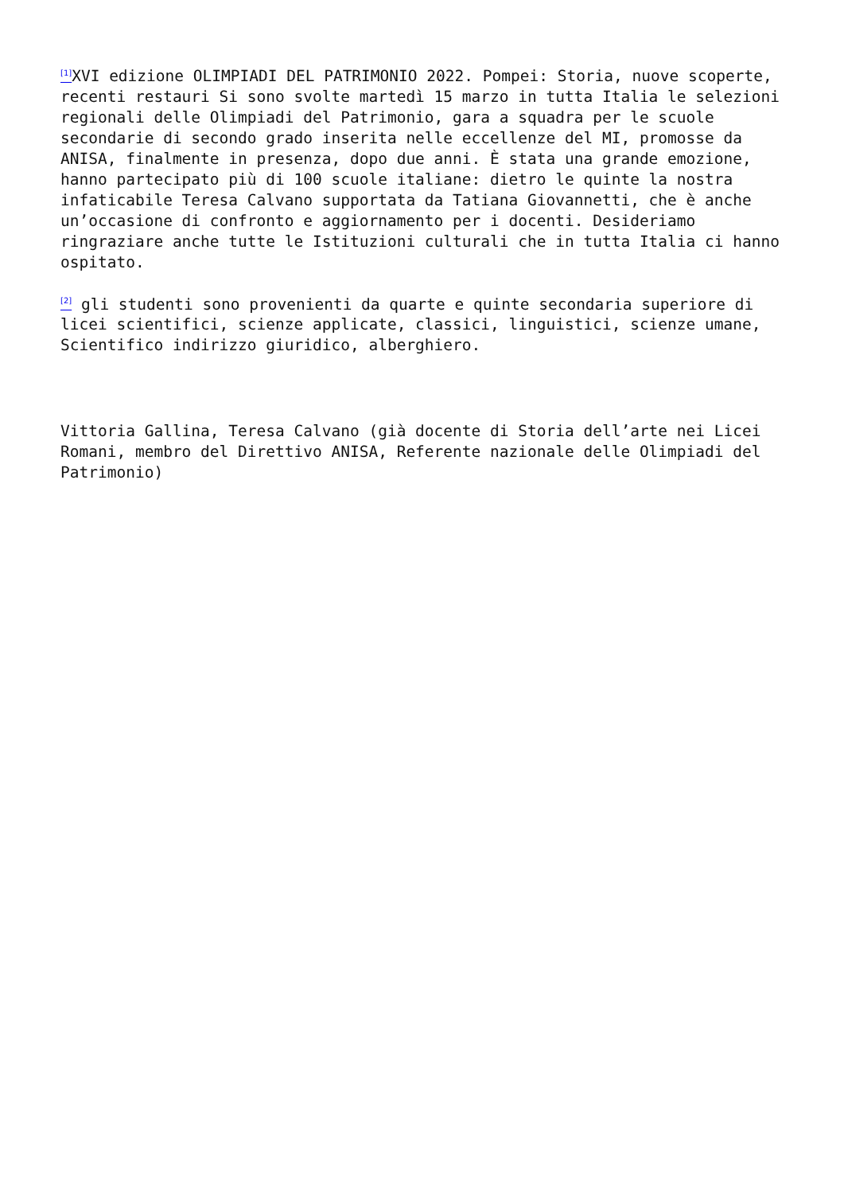<sup>[1]</sup> XVI edizione OLIMPIADI DEL PATRIMONIO 2022. Pompei: Storia, nuove scoperte, recenti restauri Si sono svolte martedì 15 marzo in tutta Italia le selezioni regionali delle Olimpiadi del Patrimonio, gara a squadra per le scuole secondarie di secondo grado inserita nelle eccellenze del MI, promosse da ANISA, finalmente in presenza, dopo due anni. È stata una grande emozione, hanno partecipato più di 100 scuole italiane: dietro le quinte la nostra infaticabile Teresa Calvano supportata da Tatiana Giovannetti, che è anche un’occasione di confronto e aggiornamento per i docenti. Desideriamo ringraziare anche tutte le Istituzioni culturali che in tutta Italia ci hanno ospitato.
<sup>[2]</sup> gli studenti sono provenienti da quarte e quinte secondaria superiore di licei scientifici, scienze applicate, classici, linguistici, scienze umane, Scientifico indirizzo giuridico, alberghiero.
Vittoria Gallina, Teresa Calvano (già docente di Storia dell’arte nei Licei Romani, membro del Direttivo ANISA, Referente nazionale delle Olimpiadi del Patrimonio)